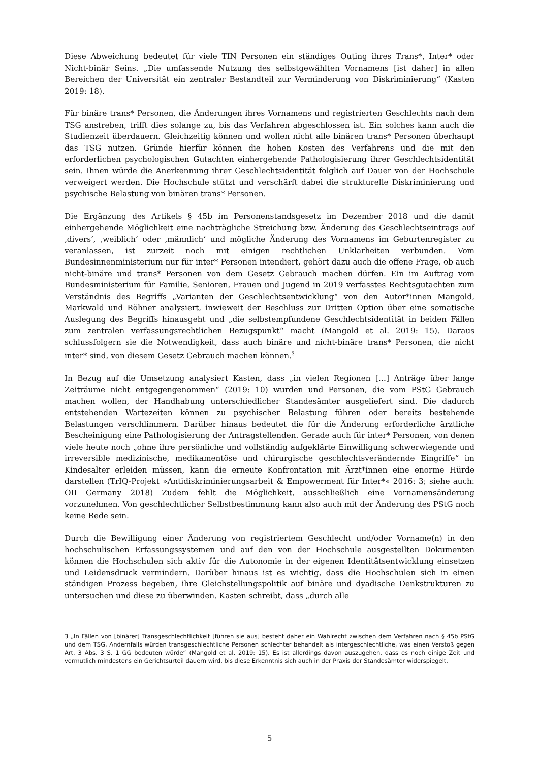Diese Abweichung bedeutet für viele TIN Personen ein ständiges Outing ihres Trans*, Inter* oder Nicht-binär Seins. „Die umfassende Nutzung des selbstgewählten Vornamens [ist daher] in allen Bereichen der Universität ein zentraler Bestandteil zur Verminderung von Diskriminierung“ (Kasten 2019: 18).
Für binäre trans* Personen, die Änderungen ihres Vornamens und registrierten Geschlechts nach dem TSG anstreben, trifft dies solange zu, bis das Verfahren abgeschlossen ist. Ein solches kann auch die Studienzeit überdauern. Gleichzeitig können und wollen nicht alle binären trans* Personen überhaupt das TSG nutzen. Gründe hierfür können die hohen Kosten des Verfahrens und die mit den erforderlichen psychologischen Gutachten einhergehende Pathologisierung ihrer Geschlechtsidentität sein. Ihnen würde die Anerkennung ihrer Geschlechtsidentität folglich auf Dauer von der Hochschule verweigert werden. Die Hochschule stützt und verschärft dabei die strukturelle Diskriminierung und psychische Belastung von binären trans* Personen.
Die Ergänzung des Artikels § 45b im Personenstandsgesetz im Dezember 2018 und die damit einhergehende Möglichkeit eine nachträgliche Streichung bzw. Änderung des Geschlechtseintrags auf ‚divers‘, ‚weiblich‘ oder ‚männlich‘ und mögliche Änderung des Vornamens im Geburtenregister zu veranlassen, ist zurzeit noch mit einigen rechtlichen Unklarheiten verbunden. Vom Bundesinnenministerium nur für inter* Personen intendiert, gehört dazu auch die offene Frage, ob auch nicht-binäre und trans* Personen von dem Gesetz Gebrauch machen dürfen. Ein im Auftrag vom Bundesministerium für Familie, Senioren, Frauen und Jugend in 2019 verfasstes Rechtsgutachten zum Verständnis des Begriffs „Varianten der Geschlechtsentwicklung“ von den Autor*innen Mangold, Markwald und Röhner analysiert, inwieweit der Beschluss zur Dritten Option über eine somatische Auslegung des Begriffs hinausgeht und „die selbstempfundene Geschlechtsidentität in beiden Fällen zum zentralen verfassungsrechtlichen Bezugspunkt“ macht (Mangold et al. 2019: 15). Daraus schlussfolgern sie die Notwendigkeit, dass auch binäre und nicht-binäre trans* Personen, die nicht inter* sind, von diesem Gesetz Gebrauch machen können.<sup>3</sup>
In Bezug auf die Umsetzung analysiert Kasten, dass „in vielen Regionen […] Anträge über lange Zeiträume nicht entgegengenommen“ (2019: 10) wurden und Personen, die vom PStG Gebrauch machen wollen, der Handhabung unterschiedlicher Standesämter ausgeliefert sind. Die dadurch entstehenden Wartezeiten können zu psychischer Belastung führen oder bereits bestehende Belastungen verschlimmern. Darüber hinaus bedeutet die für die Änderung erforderliche ärztliche Bescheinigung eine Pathologisierung der Antragstellenden. Gerade auch für inter* Personen, von denen viele heute noch „ohne ihre persönliche und vollständig aufgeklärte Einwilligung schwerwiegende und irreversible medizinische, medikamentöse und chirurgische geschlechtsverändernde Eingriffe“ im Kindesalter erleiden müssen, kann die erneute Konfrontation mit Ärzt*innen eine enorme Hürde darstellen (TrIQ-Projekt »Antidiskriminierungsarbeit & Empowerment für Inter*« 2016: 3; siehe auch: OII Germany 2018) Zudem fehlt die Möglichkeit, ausschließlich eine Vornamensänderung vorzunehmen. Von geschlechtlicher Selbstbestimmung kann also auch mit der Änderung des PStG noch keine Rede sein.
Durch die Bewilligung einer Änderung von registriertem Geschlecht und/oder Vorname(n) in den hochschulischen Erfassungssystemen und auf den von der Hochschule ausgestellten Dokumenten können die Hochschulen sich aktiv für die Autonomie in der eigenen Identitätsentwicklung einsetzen und Leidensdruck vermindern. Darüber hinaus ist es wichtig, dass die Hochschulen sich in einen ständigen Prozess begeben, ihre Gleichstellungspolitik auf binäre und dyadische Denkstrukturen zu untersuchen und diese zu überwinden. Kasten schreibt, dass „durch alle
3 „In Fällen von [binärer] Transgeschlechtlichkeit [führen sie aus] besteht daher ein Wahlrecht zwischen dem Verfahren nach § 45b PStG und dem TSG. Andernfalls würden transgeschlechtliche Personen schlechter behandelt als intergeschlechtliche, was einen Verstoß gegen Art. 3 Abs. 3 S. 1 GG bedeuten würde“ (Mangold et al. 2019: 15). Es ist allerdings davon auszugehen, dass es noch einige Zeit und vermutlich mindestens ein Gerichtsurteil dauern wird, bis diese Erkenntnis sich auch in der Praxis der Standesämter widerspiegelt.
5